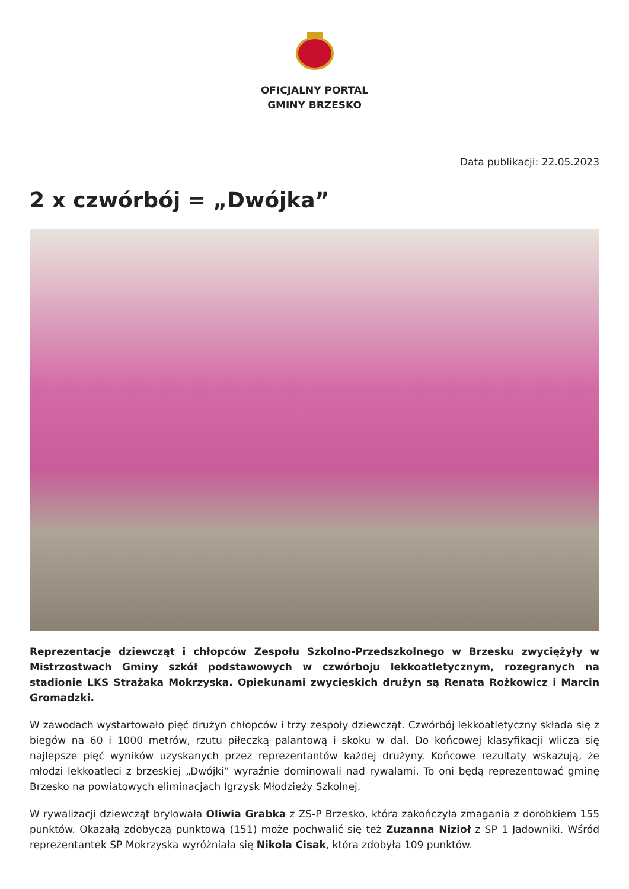OFICJALNY PORTAL
GMINY BRZESKO
Data publikacji: 22.05.2023
2 x czwórbój = „Dwójka”
Reprezentacje dziewcząt i chłopców Zespołu Szkolno-Przedszkolnego w Brzesku zwyciężyły w Mistrzostwach Gminy szkół podstawowych w czwórboju lekkoatletycznym, rozegranych na stadionie LKS Strażaka Mokrzyska. Opiekunami zwycięskich drużyn są Renata Rożkowicz i Marcin Gromadzki.
W zawodach wystartowało pięć drużyn chłopców i trzy zespoły dziewcząt. Czwórbój lekkoatletyczny składa się z biegów na 60 i 1000 metrów, rzutu piłeczką palantową i skoku w dal. Do końcowej klasyfikacji wlicza się najlepsze pięć wyników uzyskanych przez reprezentantów każdej drużyny. Końcowe rezultaty wskazują, że młodzi lekkoatleci z brzeskiej „Dwójki” wyraźnie dominowali nad rywalami. To oni będą reprezentować gminę Brzesko na powiatowych eliminacjach Igrzysk Młodzieży Szkolnej.
W rywalizacji dziewcząt brylowała Oliwia Grabka z ZS-P Brzesko, która zakończyła zmagania z dorobkiem 155 punktów. Okazałą zdobyczą punktową (151) może pochwalić się też Zuzanna Nizioł z SP 1 Jadowniki. Wśród reprezentantek SP Mokrzyska wyróżniała się Nikola Cisak, która zdobyła 109 punktów.